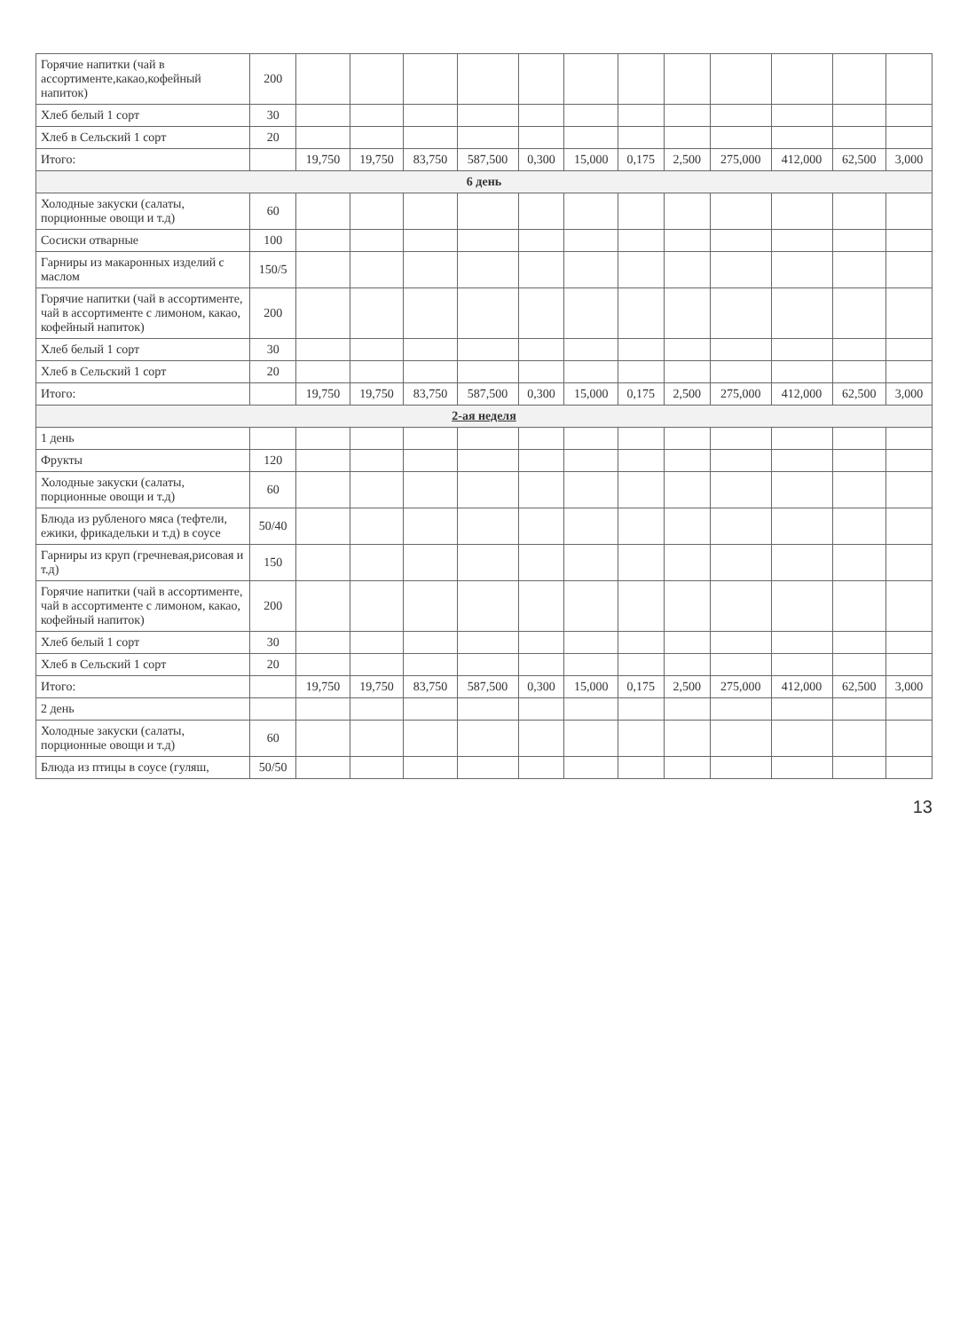| Горячие напитки (чай в ассортименте,какао,кофейный напиток) | 200 | | | | | | | | | | | | |
| Хлеб белый 1 сорт | 30 | | | | | | | | | | | | |
| Хлеб в Сельский 1 сорт | 20 | | | | | | | | | | | | |
| Итого: | | 19,750 | 19,750 | 83,750 | 587,500 | 0,300 | 15,000 | 0,175 | 2,500 | 275,000 | 412,000 | 62,500 | 3,000 |
| 6 день | | | | | | | | | | | | | |
| Холодные закуски (салаты, порционные овощи и т.д) | 60 | | | | | | | | | | | | |
| Сосиски отварные | 100 | | | | | | | | | | | | |
| Гарниры из макаронных изделий с маслом | 150/5 | | | | | | | | | | | | |
| Горячие напитки (чай в ассортименте, чай в ассортименте с лимоном, какао, кофейный напиток) | 200 | | | | | | | | | | | | |
| Хлеб белый 1 сорт | 30 | | | | | | | | | | | | |
| Хлеб в Сельский 1 сорт | 20 | | | | | | | | | | | | |
| Итого: | | 19,750 | 19,750 | 83,750 | 587,500 | 0,300 | 15,000 | 0,175 | 2,500 | 275,000 | 412,000 | 62,500 | 3,000 |
| 2-ая неделя | | | | | | | | | | | | | |
| 1 день | | | | | | | | | | | | | |
| Фрукты | 120 | | | | | | | | | | | | |
| Холодные закуски (салаты, порционные овощи и т.д) | 60 | | | | | | | | | | | | |
| Блюда из рубленого мяса (тефтели, ежики, фрикадельки и т.д) в соусе | 50/40 | | | | | | | | | | | | |
| Гарниры из круп (гречневая,рисовая и т.д) | 150 | | | | | | | | | | | | |
| Горячие напитки (чай в ассортименте, чай в ассортименте с лимоном, какао, кофейный напиток) | 200 | | | | | | | | | | | | |
| Хлеб белый 1 сорт | 30 | | | | | | | | | | | | |
| Хлеб в Сельский 1 сорт | 20 | | | | | | | | | | | | |
| Итого: | | 19,750 | 19,750 | 83,750 | 587,500 | 0,300 | 15,000 | 0,175 | 2,500 | 275,000 | 412,000 | 62,500 | 3,000 |
| 2 день | | | | | | | | | | | | | |
| Холодные закуски (салаты, порционные овощи и т.д) | 60 | | | | | | | | | | | | |
| Блюда из птицы в соусе (гуляш, | 50/50 | | | | | | | | | | | | |
13